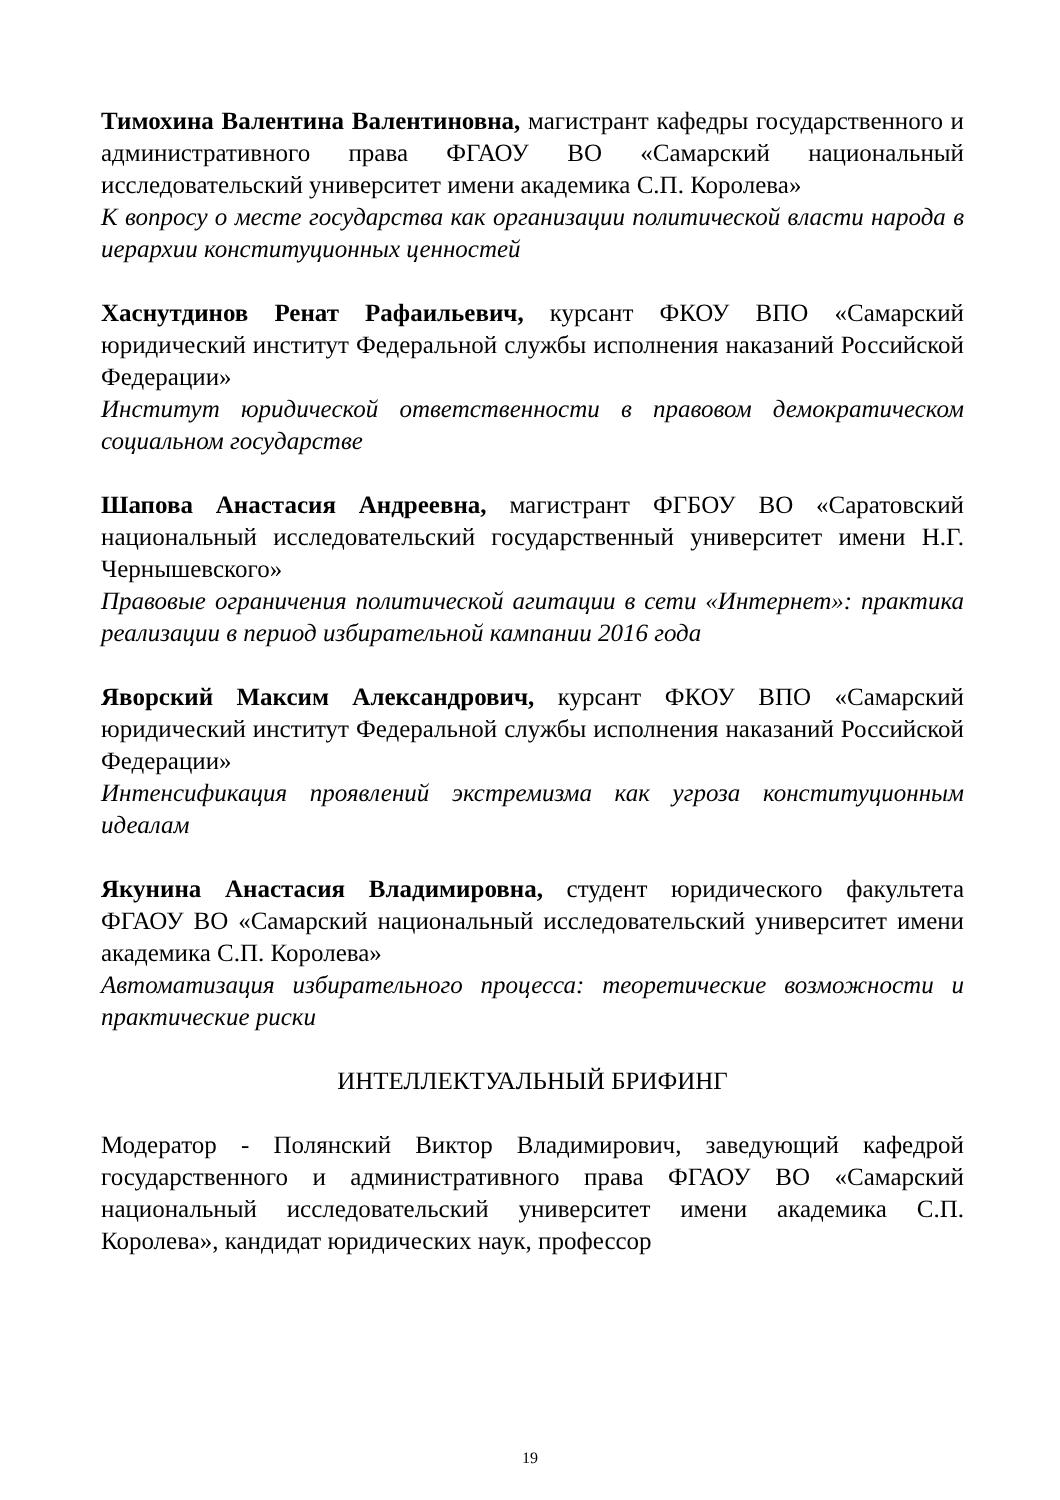Тимохина Валентина Валентиновна, магистрант кафедры государственного и административного права ФГАОУ ВО «Самарский национальный исследовательский университет имени академика С.П. Королева»
К вопросу о месте государства как организации политической власти народа в иерархии конституционных ценностей
Хаснутдинов Ренат Рафаильевич, курсант ФКОУ ВПО «Самарский юридический институт Федеральной службы исполнения наказаний Российской Федерации»
Институт юридической ответственности в правовом демократическом социальном государстве
Шапова Анастасия Андреевна, магистрант ФГБОУ ВО «Саратовский национальный исследовательский государственный университет имени Н.Г. Чернышевского»
Правовые ограничения политической агитации в сети «Интернет»: практика реализации в период избирательной кампании 2016 года
Яворский Максим Александрович, курсант ФКОУ ВПО «Самарский юридический институт Федеральной службы исполнения наказаний Российской Федерации»
Интенсификация проявлений экстремизма как угроза конституционным идеалам
Якунина Анастасия Владимировна, студент юридического факультета ФГАОУ ВО «Самарский национальный исследовательский университет имени академика С.П. Королева»
Автоматизация избирательного процесса: теоретические возможности и практические риски
ИНТЕЛЛЕКТУАЛЬНЫЙ БРИФИНГ
Модератор - Полянский Виктор Владимирович, заведующий кафедрой государственного и административного права ФГАОУ ВО «Самарский национальный исследовательский университет имени академика С.П. Королева», кандидат юридических наук, профессор
19